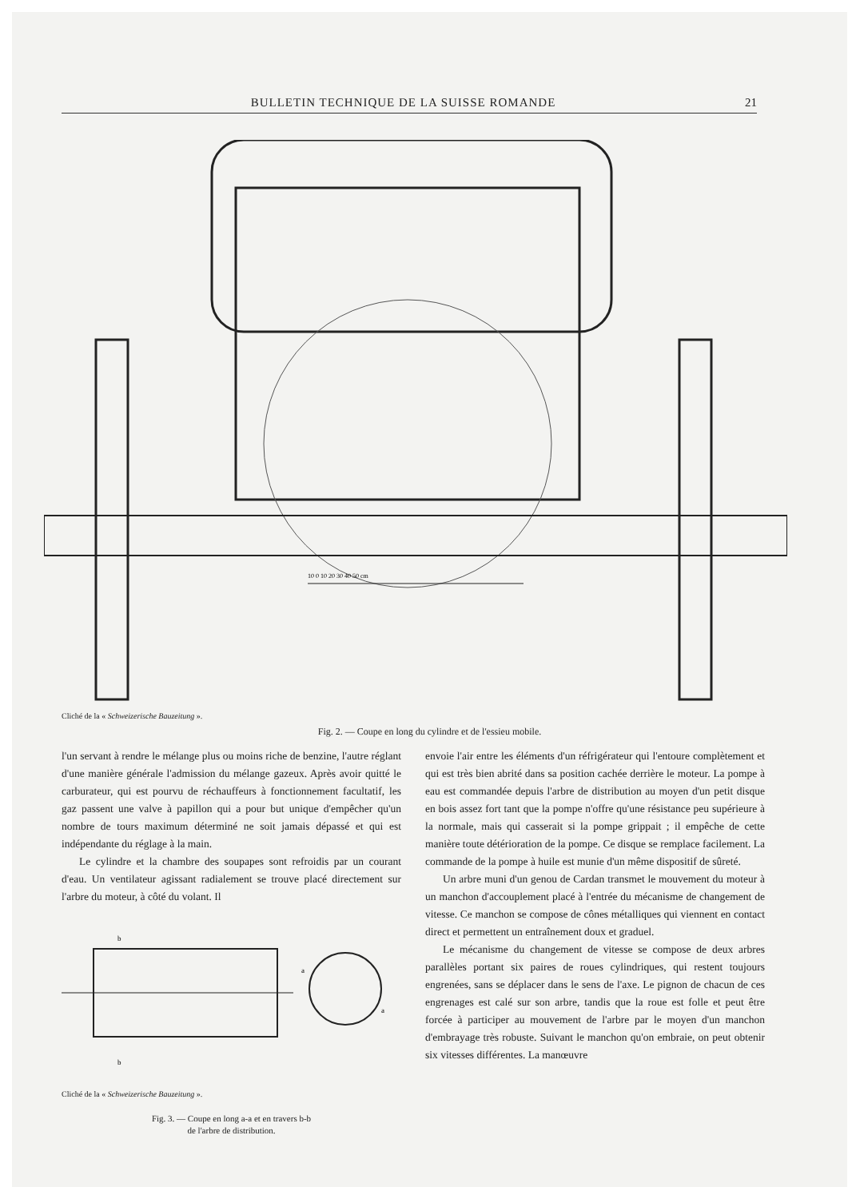BULLETIN TECHNIQUE DE LA SUISSE ROMANDE 21
10 0 10 20 30 40 50 cm
Cliché de la « Schweizerische Bauzeitung ».
Fig. 2. — Coupe en long du cylindre et de l'essieu mobile.
l'un servant à rendre le mélange plus ou moins riche de benzine, l'autre réglant d'une manière générale l'admission du mélange gazeux. Après avoir quitté le carburateur, qui est pourvu de réchauffeurs à fonctionnement facultatif, les gaz passent une valve à papillon qui a pour but unique d'empêcher qu'un nombre de tours maximum déterminé ne soit jamais dépassé et qui est indépendante du réglage à la main.
Le cylindre et la chambre des soupapes sont refroidis par un courant d'eau. Un ventilateur agissant radialement se trouve placé directement sur l'arbre du moteur, à côté du volant. Il
b
b
a
a
Cliché de la « Schweizerische Bauzeitung ».
Fig. 3. — Coupe en long a-a et en travers b-b
de l'arbre de distribution.
envoie l'air entre les éléments d'un réfrigérateur qui l'entoure complètement et qui est très bien abrité dans sa position cachée derrière le moteur. La pompe à eau est commandée depuis l'arbre de distribution au moyen d'un petit disque en bois assez fort tant que la pompe n'offre qu'une résistance peu supérieure à la normale, mais qui casserait si la pompe grippait ; il empêche de cette manière toute détérioration de la pompe. Ce disque se remplace facilement. La commande de la pompe à huile est munie d'un même dispositif de sûreté.
Un arbre muni d'un genou de Cardan transmet le mouvement du moteur à un manchon d'accouplement placé à l'entrée du mécanisme de changement de vitesse. Ce manchon se compose de cônes métalliques qui viennent en contact direct et permettent un entraînement doux et graduel.
Le mécanisme du changement de vitesse se compose de deux arbres parallèles portant six paires de roues cylindriques, qui restent toujours engrenées, sans se déplacer dans le sens de l'axe. Le pignon de chacun de ces engrenages est calé sur son arbre, tandis que la roue est folle et peut être forcée à participer au mouvement de l'arbre par le moyen d'un manchon d'embrayage très robuste. Suivant le manchon qu'on embraie, on peut obtenir six vitesses différentes. La manœuvre